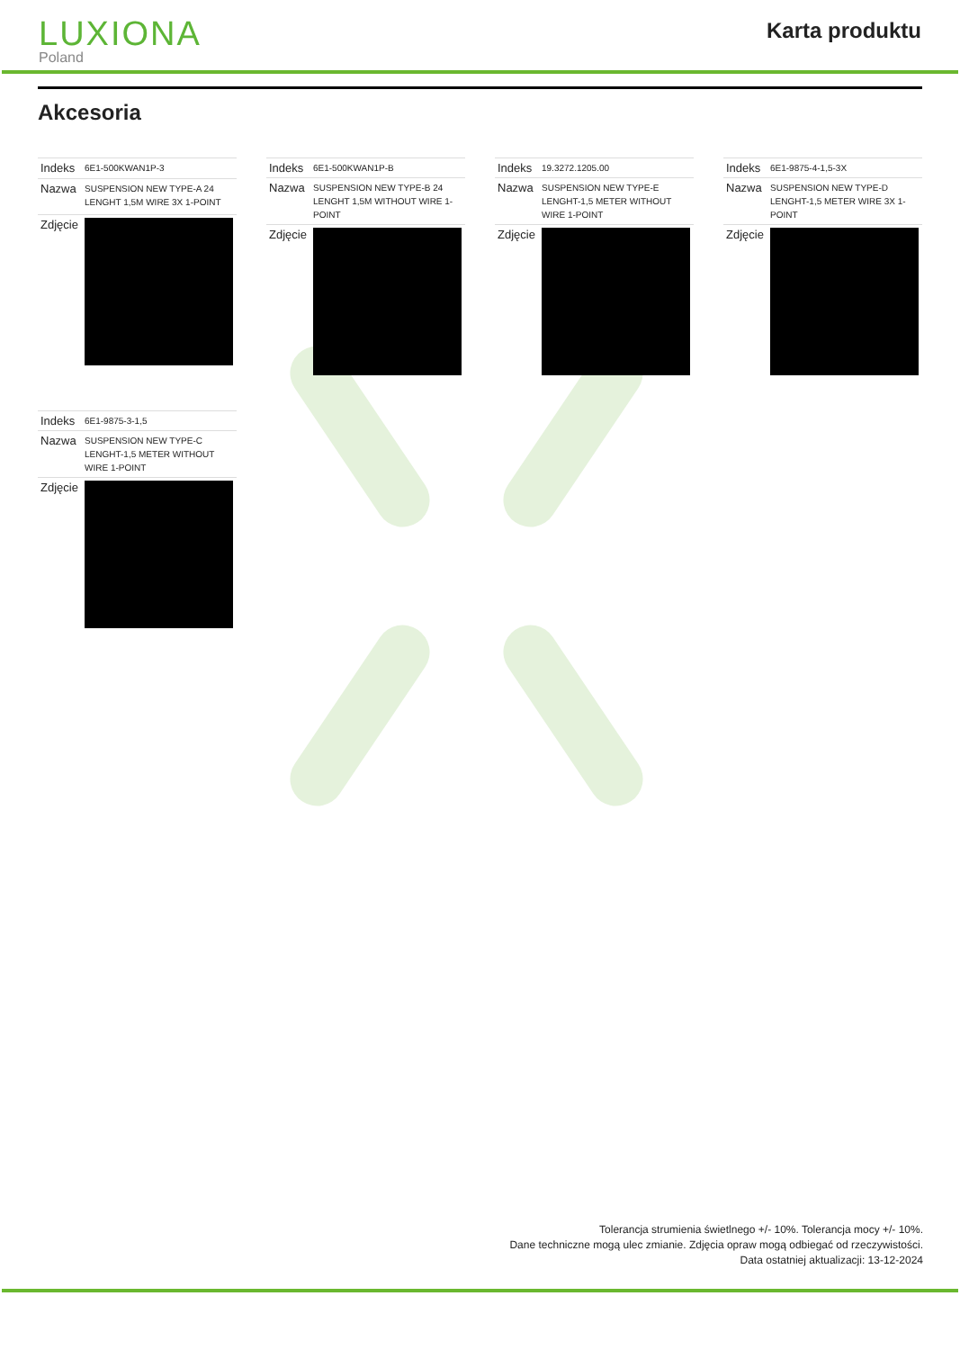LUXIONA
Poland
Karta produktu
Akcesoria
| Indeks | 6E1-500KWAN1P-3 |
| Nazwa | SUSPENSION NEW TYPE-A 24 LENGHT 1,5M WIRE 3X 1-POINT |
| Zdjęcie | |
| Indeks | 6E1-500KWAN1P-B |
| Nazwa | SUSPENSION NEW TYPE-B 24 LENGHT 1,5M WITHOUT WIRE 1-POINT |
| Zdjęcie | |
| Indeks | 19.3272.1205.00 |
| Nazwa | SUSPENSION NEW TYPE-E LENGHT-1,5 METER WITHOUT WIRE 1-POINT |
| Zdjęcie | |
| Indeks | 6E1-9875-4-1,5-3X |
| Nazwa | SUSPENSION NEW TYPE-D LENGHT-1,5 METER WIRE 3X 1-POINT |
| Zdjęcie | |
| Indeks | 6E1-9875-3-1,5 |
| Nazwa | SUSPENSION NEW TYPE-C LENGHT-1,5 METER WITHOUT WIRE 1-POINT |
| Zdjęcie | |
Tolerancja strumienia świetlnego +/- 10%. Tolerancja mocy +/- 10%.
Dane techniczne mogą ulec zmianie. Zdjęcia opraw mogą odbiegać od rzeczywistości.
Data ostatniej aktualizacji: 13-12-2024